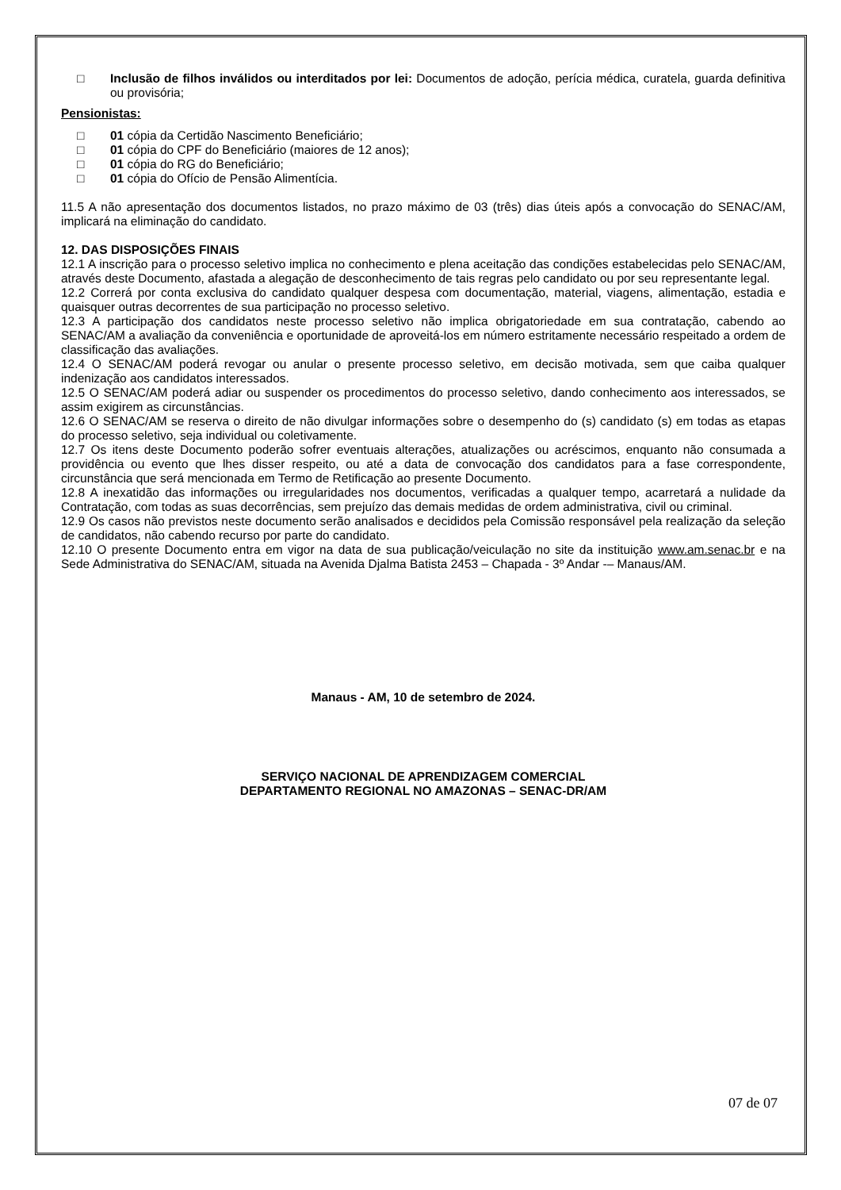□ Inclusão de filhos inválidos ou interditados por lei: Documentos de adoção, perícia médica, curatela, guarda definitiva ou provisória;
Pensionistas:
□ 01 cópia da Certidão Nascimento Beneficiário;
□ 01 cópia do CPF do Beneficiário (maiores de 12 anos);
□ 01 cópia do RG do Beneficiário;
□ 01 cópia do Ofício de Pensão Alimentícia.
11.5 A não apresentação dos documentos listados, no prazo máximo de 03 (três) dias úteis após a convocação do SENAC/AM, implicará na eliminação do candidato.
12. DAS DISPOSIÇÕES FINAIS
12.1 A inscrição para o processo seletivo implica no conhecimento e plena aceitação das condições estabelecidas pelo SENAC/AM, através deste Documento, afastada a alegação de desconhecimento de tais regras pelo candidato ou por seu representante legal.
12.2 Correrá por conta exclusiva do candidato qualquer despesa com documentação, material, viagens, alimentação, estadia e quaisquer outras decorrentes de sua participação no processo seletivo.
12.3 A participação dos candidatos neste processo seletivo não implica obrigatoriedade em sua contratação, cabendo ao SENAC/AM a avaliação da conveniência e oportunidade de aproveitá-los em número estritamente necessário respeitado a ordem de classificação das avaliações.
12.4 O SENAC/AM poderá revogar ou anular o presente processo seletivo, em decisão motivada, sem que caiba qualquer indenização aos candidatos interessados.
12.5 O SENAC/AM poderá adiar ou suspender os procedimentos do processo seletivo, dando conhecimento aos interessados, se assim exigirem as circunstâncias.
12.6 O SENAC/AM se reserva o direito de não divulgar informações sobre o desempenho do (s) candidato (s) em todas as etapas do processo seletivo, seja individual ou coletivamente.
12.7 Os itens deste Documento poderão sofrer eventuais alterações, atualizações ou acréscimos, enquanto não consumada a providência ou evento que lhes disser respeito, ou até a data de convocação dos candidatos para a fase correspondente, circunstância que será mencionada em Termo de Retificação ao presente Documento.
12.8 A inexatidão das informações ou irregularidades nos documentos, verificadas a qualquer tempo, acarretará a nulidade da Contratação, com todas as suas decorrências, sem prejuízo das demais medidas de ordem administrativa, civil ou criminal.
12.9 Os casos não previstos neste documento serão analisados e decididos pela Comissão responsável pela realização da seleção de candidatos, não cabendo recurso por parte do candidato.
12.10 O presente Documento entra em vigor na data de sua publicação/veiculação no site da instituição www.am.senac.br e na Sede Administrativa do SENAC/AM, situada na Avenida Djalma Batista 2453 – Chapada - 3º Andar -– Manaus/AM.
Manaus - AM, 10 de setembro de 2024.
SERVIÇO NACIONAL DE APRENDIZAGEM COMERCIAL
DEPARTAMENTO REGIONAL NO AMAZONAS – SENAC-DR/AM
07 de 07